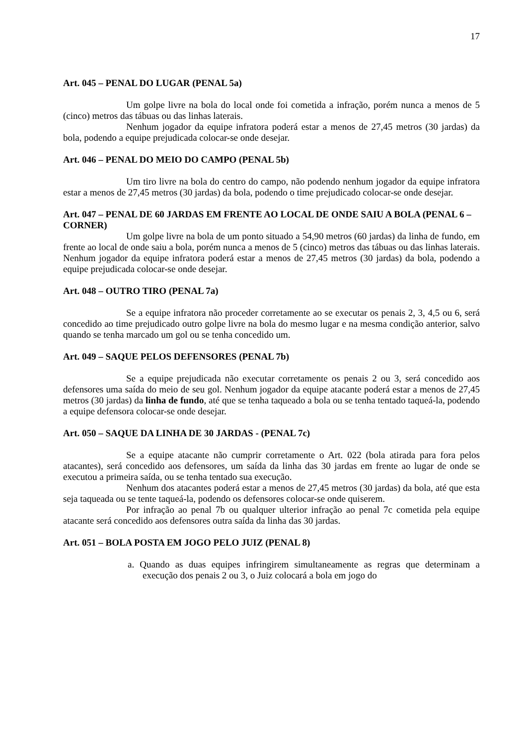17
Art. 045 – PENAL DO LUGAR (PENAL 5a)
Um golpe livre na bola do local onde foi cometida a infração, porém nunca a menos de 5 (cinco) metros das tábuas ou das linhas laterais.
Nenhum jogador da equipe infratora poderá estar a menos de 27,45 metros (30 jardas) da bola, podendo a equipe prejudicada colocar-se onde desejar.
Art. 046 – PENAL DO MEIO DO CAMPO (PENAL 5b)
Um tiro livre na bola do centro do campo, não podendo nenhum jogador da equipe infratora estar a menos de 27,45 metros (30 jardas) da bola, podendo o time prejudicado colocar-se onde desejar.
Art. 047 – PENAL DE 60 JARDAS EM FRENTE AO LOCAL DE ONDE SAIU A BOLA (PENAL 6 – CORNER)
Um golpe livre na bola de um ponto situado a 54,90 metros (60 jardas) da linha de fundo, em frente ao local de onde saiu a bola, porém nunca a menos de 5 (cinco) metros das tábuas ou das linhas laterais. Nenhum jogador da equipe infratora poderá estar a menos de 27,45 metros (30 jardas) da bola, podendo a equipe prejudicada colocar-se onde desejar.
Art. 048 – OUTRO TIRO (PENAL 7a)
Se a equipe infratora não proceder corretamente ao se executar os penais 2, 3, 4,5 ou 6, será concedido ao time prejudicado outro golpe livre na bola do mesmo lugar e na mesma condição anterior, salvo quando se tenha marcado um gol ou se tenha concedido um.
Art. 049 – SAQUE PELOS DEFENSORES (PENAL 7b)
Se a equipe prejudicada não executar corretamente os penais 2 ou 3, será concedido aos defensores uma saída do meio de seu gol. Nenhum jogador da equipe atacante poderá estar a menos de 27,45 metros (30 jardas) da linha de fundo, até que se tenha taqueado a bola ou se tenha tentado taqueá-la, podendo a equipe defensora colocar-se onde desejar.
Art. 050 – SAQUE DA LINHA DE 30 JARDAS - (PENAL 7c)
Se a equipe atacante não cumprir corretamente o Art. 022 (bola atirada para fora pelos atacantes), será concedido aos defensores, um saída da linha das 30 jardas em frente ao lugar de onde se executou a primeira saída, ou se tenha tentado sua execução.
Nenhum dos atacantes poderá estar a menos de 27,45 metros (30 jardas) da bola, até que esta seja taqueada ou se tente taqueá-la, podendo os defensores colocar-se onde quiserem.
Por infração ao penal 7b ou qualquer ulterior infração ao penal 7c cometida pela equipe atacante será concedido aos defensores outra saída da linha das 30 jardas.
Art. 051 – BOLA POSTA EM JOGO PELO JUIZ (PENAL 8)
a. Quando as duas equipes infringirem simultaneamente as regras que determinam a execução dos penais 2 ou 3, o Juiz colocará a bola em jogo do